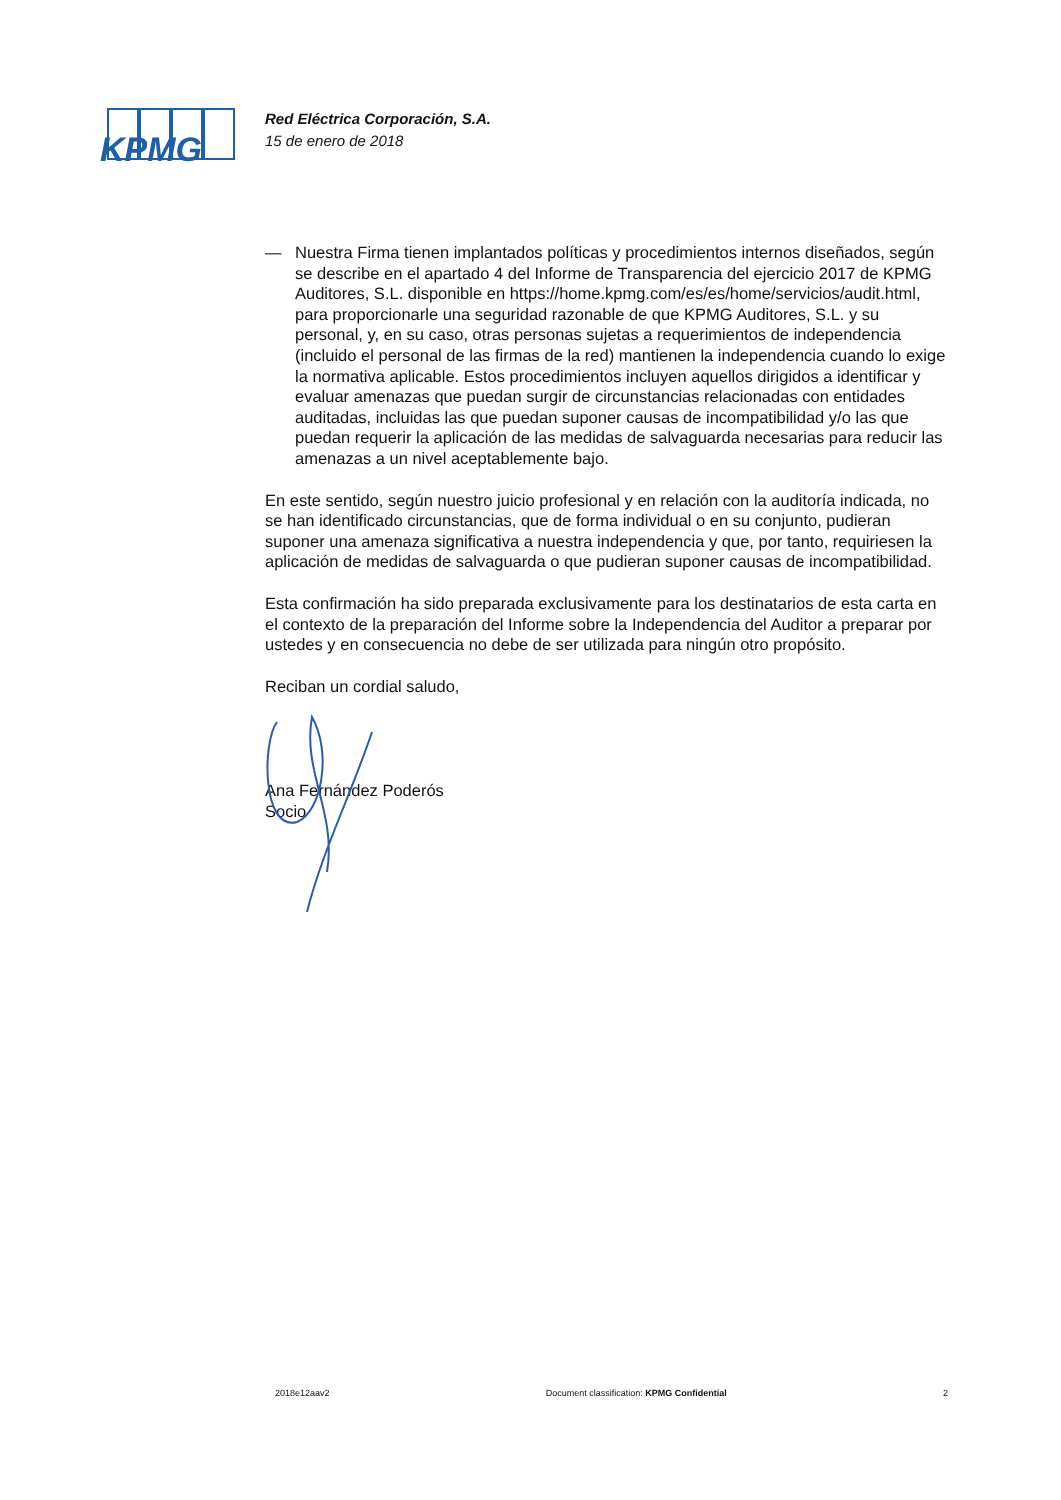KPMG
Red Eléctrica Corporación, S.A.
15 de enero de 2018
— Nuestra Firma tienen implantados políticas y procedimientos internos diseñados, según se describe en el apartado 4 del Informe de Transparencia del ejercicio 2017 de KPMG Auditores, S.L. disponible en https://home.kpmg.com/es/es/home/servicios/audit.html, para proporcionarle una seguridad razonable de que KPMG Auditores, S.L. y su personal, y, en su caso, otras personas sujetas a requerimientos de independencia (incluido el personal de las firmas de la red) mantienen la independencia cuando lo exige la normativa aplicable. Estos procedimientos incluyen aquellos dirigidos a identificar y evaluar amenazas que puedan surgir de circunstancias relacionadas con entidades auditadas, incluidas las que puedan suponer causas de incompatibilidad y/o las que puedan requerir la aplicación de las medidas de salvaguarda necesarias para reducir las amenazas a un nivel aceptablemente bajo.
En este sentido, según nuestro juicio profesional y en relación con la auditoría indicada, no se han identificado circunstancias, que de forma individual o en su conjunto, pudieran suponer una amenaza significativa a nuestra independencia y que, por tanto, requiriesen la aplicación de medidas de salvaguarda o que pudieran suponer causas de incompatibilidad.
Esta confirmación ha sido preparada exclusivamente para los destinatarios de esta carta en el contexto de la preparación del Informe sobre la Independencia del Auditor a preparar por ustedes y en consecuencia no debe de ser utilizada para ningún otro propósito.
Reciban un cordial saludo,
Ana Fernández Poderós
Socio
2018e12aav2 Document classification: KPMG Confidential 2